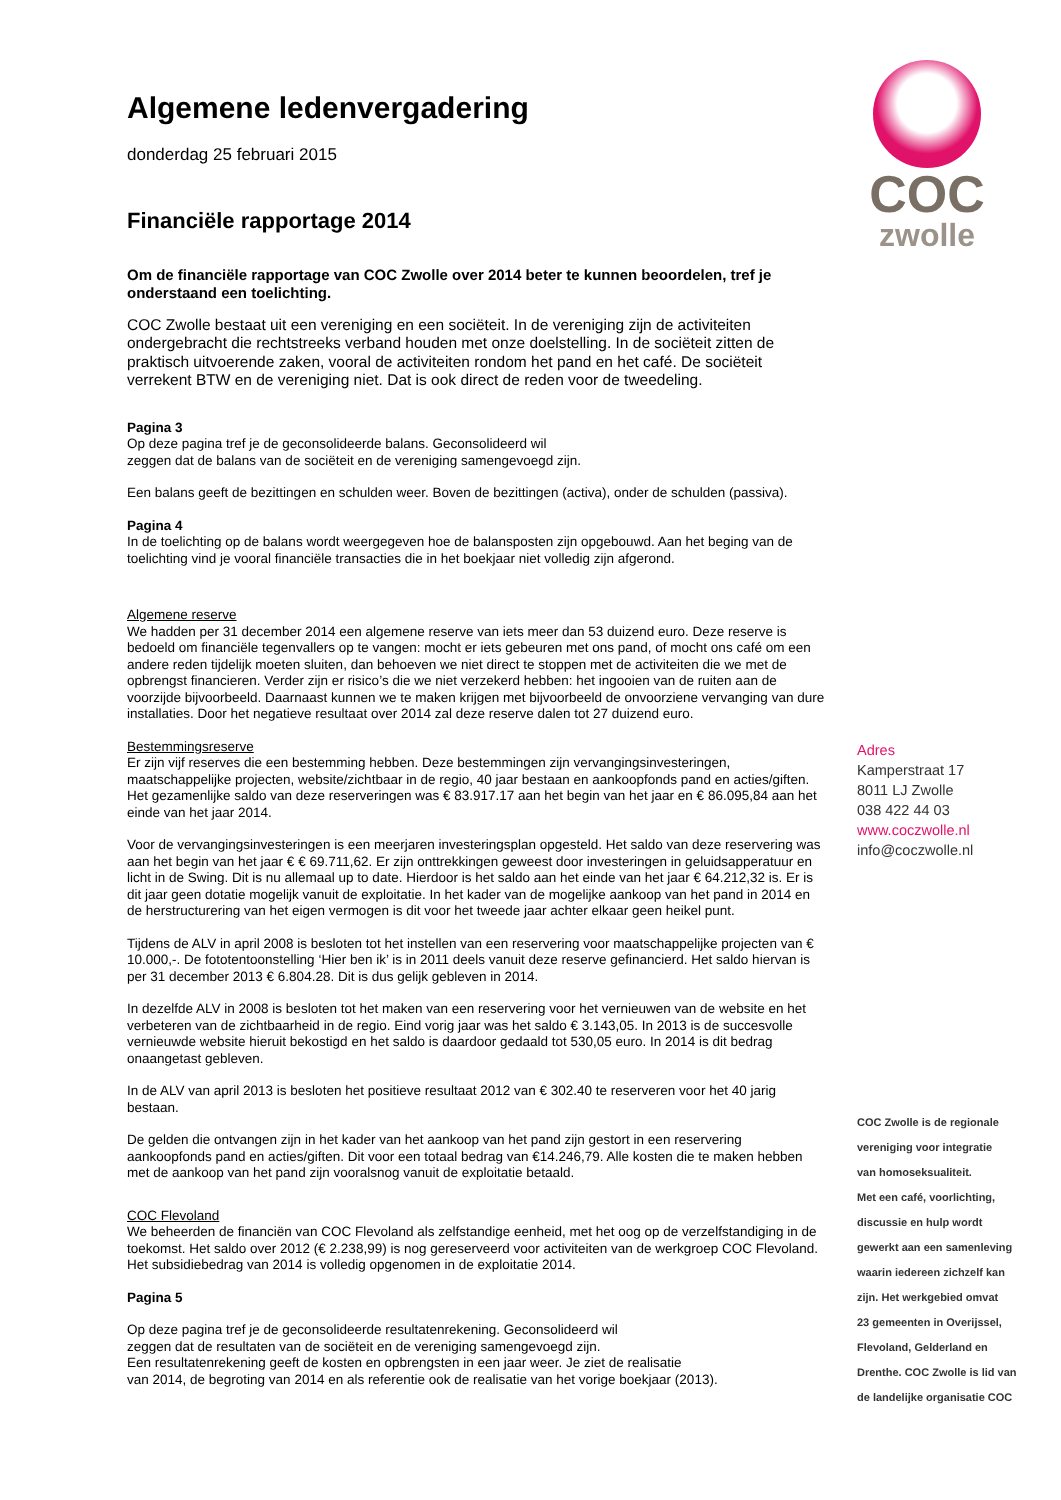Algemene ledenvergadering
donderdag 25 februari 2015
Financiële rapportage 2014
Om de financiële rapportage van COC Zwolle over 2014 beter te kunnen beoordelen, tref je onderstaand een toelichting.
COC Zwolle bestaat uit een vereniging en een sociëteit. In de vereniging zijn de activiteiten ondergebracht die rechtstreeks verband houden met onze doelstelling. In de sociëteit zitten de praktisch uitvoerende zaken, vooral de activiteiten rondom het pand en het café. De sociëteit verrekent BTW en de vereniging niet. Dat is ook direct de reden voor de tweedeling.
Pagina 3
Op deze pagina tref je de geconsolideerde balans. Geconsolideerd wil
zeggen dat de balans van de sociëteit en de vereniging samengevoegd zijn.
Een balans geeft de bezittingen en schulden weer. Boven de bezittingen (activa), onder de schulden (passiva).
Pagina 4
In de toelichting op de balans wordt weergegeven hoe de balansposten zijn opgebouwd. Aan het beging van de toelichting vind je vooral financiële transacties die in het boekjaar niet volledig zijn afgerond.
Algemene reserve
We hadden per 31 december 2014 een algemene reserve van iets meer dan 53 duizend euro. Deze reserve is bedoeld om financiële tegenvallers op te vangen: mocht er iets gebeuren met ons pand, of mocht ons café om een andere reden tijdelijk moeten sluiten, dan behoeven we niet direct te stoppen met de activiteiten die we met de opbrengst financieren. Verder zijn er risico’s die we niet verzekerd hebben: het ingooien van de ruiten aan de voorzijde bijvoorbeeld. Daarnaast kunnen we te maken krijgen met bijvoorbeeld de onvoorziene vervanging van dure installaties. Door het negatieve resultaat over 2014 zal deze reserve dalen tot 27 duizend euro.
Bestemmingsreserve
Er zijn vijf reserves die een bestemming hebben. Deze bestemmingen zijn vervangingsinvesteringen, maatschappelijke projecten, website/zichtbaar in de regio, 40 jaar bestaan en aankoopfonds pand en acties/giften. Het gezamenlijke saldo van deze reserveringen was € 83.917.17 aan het begin van het jaar en € 86.095,84 aan het einde van het jaar 2014.
Voor de vervangingsinvesteringen is een meerjaren investeringsplan opgesteld. Het saldo van deze reservering was aan het begin van het jaar € € 69.711,62. Er zijn onttrekkingen geweest door investeringen in geluidsapperatuur en licht in de Swing. Dit is nu allemaal up to date. Hierdoor is het saldo aan het einde van het jaar € 64.212,32 is. Er is dit jaar geen dotatie mogelijk vanuit de exploitatie. In het kader van de mogelijke aankoop van het pand in 2014 en de herstructurering van het eigen vermogen is dit voor het tweede jaar achter elkaar geen heikel punt.
Tijdens de ALV in april 2008 is besloten tot het instellen van een reservering voor maatschappelijke projecten van € 10.000,-. De fototentoonstelling ‘Hier ben ik’ is in 2011 deels vanuit deze reserve gefinancierd. Het saldo hiervan is per 31 december 2013 € 6.804.28. Dit is dus gelijk gebleven in 2014.
In dezelfde ALV in 2008 is besloten tot het maken van een reservering voor het vernieuwen van de website en het verbeteren van de zichtbaarheid in de regio. Eind vorig jaar was het saldo € 3.143,05. In 2013 is de succesvolle vernieuwde website hieruit bekostigd en het saldo is daardoor gedaald tot 530,05 euro. In 2014 is dit bedrag onaangetast gebleven.
In de ALV van april 2013 is besloten het positieve resultaat 2012 van € 302.40 te reserveren voor het 40 jarig bestaan.
De gelden die ontvangen zijn in het kader van het aankoop van het pand zijn gestort in een reservering aankoopfonds pand en acties/giften. Dit voor een totaal bedrag van €14.246,79. Alle kosten die te maken hebben met de aankoop van het pand zijn vooralsnog vanuit de exploitatie betaald.
COC Flevoland
We beheerden de financiën van COC Flevoland als zelfstandige eenheid, met het oog op de verzelfstandiging in de toekomst. Het saldo over 2012 (€ 2.238,99) is nog gereserveerd voor activiteiten van de werkgroep COC Flevoland. Het subsidiebedrag van 2014 is volledig opgenomen in de exploitatie 2014.
Pagina 5
Op deze pagina tref je de geconsolideerde resultatenrekening. Geconsolideerd wil
zeggen dat de resultaten van de sociëteit en de vereniging samengevoegd zijn.
Een resultatenrekening geeft de kosten en opbrengsten in een jaar weer. Je ziet de realisatie
van 2014, de begroting van 2014 en als referentie ook de realisatie van het vorige boekjaar (2013).
COC
zwolle
Adres
Kamperstraat 17
8011 LJ Zwolle
038 422 44 03
www.coczwolle.nl
info@coczwolle.nl
COC Zwolle is de regionale
vereniging voor integratie
van homoseksualiteit.
Met een café, voorlichting,
discussie en hulp wordt
gewerkt aan een samenleving
waarin iedereen zichzelf kan
zijn. Het werkgebied omvat
23 gemeenten in Overijssel,
Flevoland, Gelderland en
Drenthe. COC Zwolle is lid van
de landelijke organisatie COC